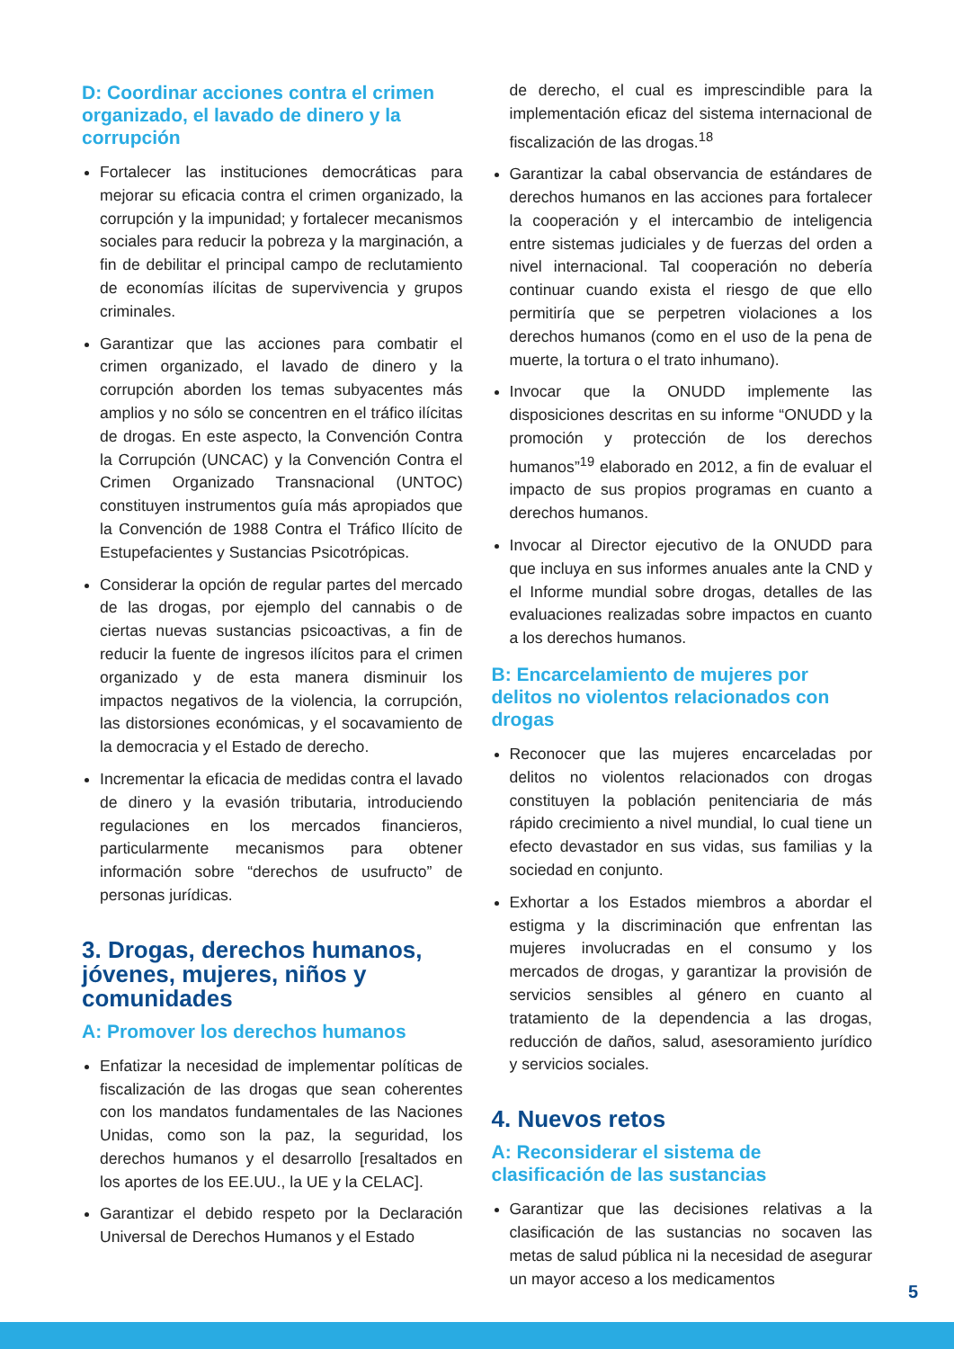D: Coordinar acciones contra el crimen organizado, el lavado de dinero y la corrupción
Fortalecer las instituciones democráticas para mejorar su eficacia contra el crimen organizado, la corrupción y la impunidad; y fortalecer mecanismos sociales para reducir la pobreza y la marginación, a fin de debilitar el principal campo de reclutamiento de economías ilícitas de supervivencia y grupos criminales.
Garantizar que las acciones para combatir el crimen organizado, el lavado de dinero y la corrupción aborden los temas subyacentes más amplios y no sólo se concentren en el tráfico ilícitas de drogas. En este aspecto, la Convención Contra la Corrupción (UNCAC) y la Convención Contra el Crimen Organizado Transnacional (UNTOC) constituyen instrumentos guía más apropiados que la Convención de 1988 Contra el Tráfico Ilícito de Estupefacientes y Sustancias Psicotrópicas.
Considerar la opción de regular partes del mercado de las drogas, por ejemplo del cannabis o de ciertas nuevas sustancias psicoactivas, a fin de reducir la fuente de ingresos ilícitos para el crimen organizado y de esta manera disminuir los impactos negativos de la violencia, la corrupción, las distorsiones económicas, y el socavamiento de la democracia y el Estado de derecho.
Incrementar la eficacia de medidas contra el lavado de dinero y la evasión tributaria, introduciendo regulaciones en los mercados financieros, particularmente mecanismos para obtener información sobre “derechos de usufructo” de personas jurídicas.
3. Drogas, derechos humanos, jóvenes, mujeres, niños y comunidades
A: Promover los derechos humanos
Enfatizar la necesidad de implementar políticas de fiscalización de las drogas que sean coherentes con los mandatos fundamentales de las Naciones Unidas, como son la paz, la seguridad, los derechos humanos y el desarrollo [resaltados en los aportes de los EE.UU., la UE y la CELAC].
Garantizar el debido respeto por la Declaración Universal de Derechos Humanos y el Estado
de derecho, el cual es imprescindible para la implementación eficaz del sistema internacional de fiscalización de las drogas.<sup>18</sup>
Garantizar la cabal observancia de estándares de derechos humanos en las acciones para fortalecer la cooperación y el intercambio de inteligencia entre sistemas judiciales y de fuerzas del orden a nivel internacional. Tal cooperación no debería continuar cuando exista el riesgo de que ello permitiría que se perpetren violaciones a los derechos humanos (como en el uso de la pena de muerte, la tortura o el trato inhumano).
Invocar que la ONUDD implemente las disposiciones descritas en su informe “ONUDD y la promoción y protección de los derechos humanos”<sup>19</sup> elaborado en 2012, a fin de evaluar el impacto de sus propios programas en cuanto a derechos humanos.
Invocar al Director ejecutivo de la ONUDD para que incluya en sus informes anuales ante la CND y el Informe mundial sobre drogas, detalles de las evaluaciones realizadas sobre impactos en cuanto a los derechos humanos.
B: Encarcelamiento de mujeres por delitos no violentos relacionados con drogas
Reconocer que las mujeres encarceladas por delitos no violentos relacionados con drogas constituyen la población penitenciaria de más rápido crecimiento a nivel mundial, lo cual tiene un efecto devastador en sus vidas, sus familias y la sociedad en conjunto.
Exhortar a los Estados miembros a abordar el estigma y la discriminación que enfrentan las mujeres involucradas en el consumo y los mercados de drogas, y garantizar la provisión de servicios sensibles al género en cuanto al tratamiento de la dependencia a las drogas, reducción de daños, salud, asesoramiento jurídico y servicios sociales.
4. Nuevos retos
A: Reconsiderar el sistema de clasificación de las sustancias
Garantizar que las decisiones relativas a la clasificación de las sustancias no socaven las metas de salud pública ni la necesidad de asegurar un mayor acceso a los medicamentos
5